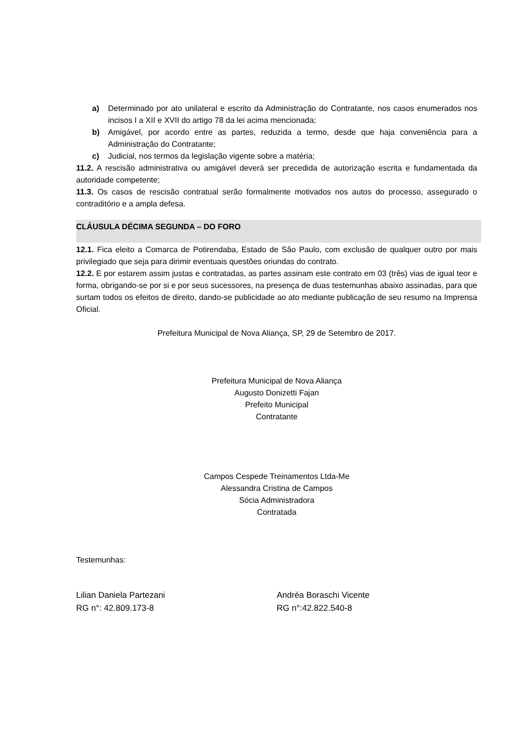a) Determinado por ato unilateral e escrito da Administração do Contratante, nos casos enumerados nos incisos I a XII e XVII do artigo 78 da lei acima mencionada;
b) Amigável, por acordo entre as partes, reduzida a termo, desde que haja conveniência para a Administração do Contratante;
c) Judicial, nos termos da legislação vigente sobre a matéria;
11.2. A rescisão administrativa ou amigável deverá ser precedida de autorização escrita e fundamentada da autoridade competente;
11.3. Os casos de rescisão contratual serão formalmente motivados nos autos do processo, assegurado o contraditório e a ampla defesa.
CLÁUSULA DÉCIMA SEGUNDA – DO FORO
12.1. Fica eleito a Comarca de Potirendaba, Estado de São Paulo, com exclusão de qualquer outro por mais privilegiado que seja para dirimir eventuais questões oriundas do contrato.
12.2. E por estarem assim justas e contratadas, as partes assinam este contrato em 03 (três) vias de igual teor e forma, obrigando-se por si e por seus sucessores, na presença de duas testemunhas abaixo assinadas, para que surtam todos os efeitos de direito, dando-se publicidade ao ato mediante publicação de seu resumo na Imprensa Oficial.
Prefeitura Municipal de Nova Aliança, SP, 29 de Setembro de 2017.
Prefeitura Municipal de Nova Aliança
Augusto Donizetti Fajan
Prefeito Municipal
Contratante
Campos Cespede Treinamentos Ltda-Me
Alessandra Cristina de Campos
Sócia Administradora
Contratada
Testemunhas:
Lilian Daniela Partezani
RG n°: 42.809.173-8
Andréa Boraschi Vicente
RG n°:42.822.540-8